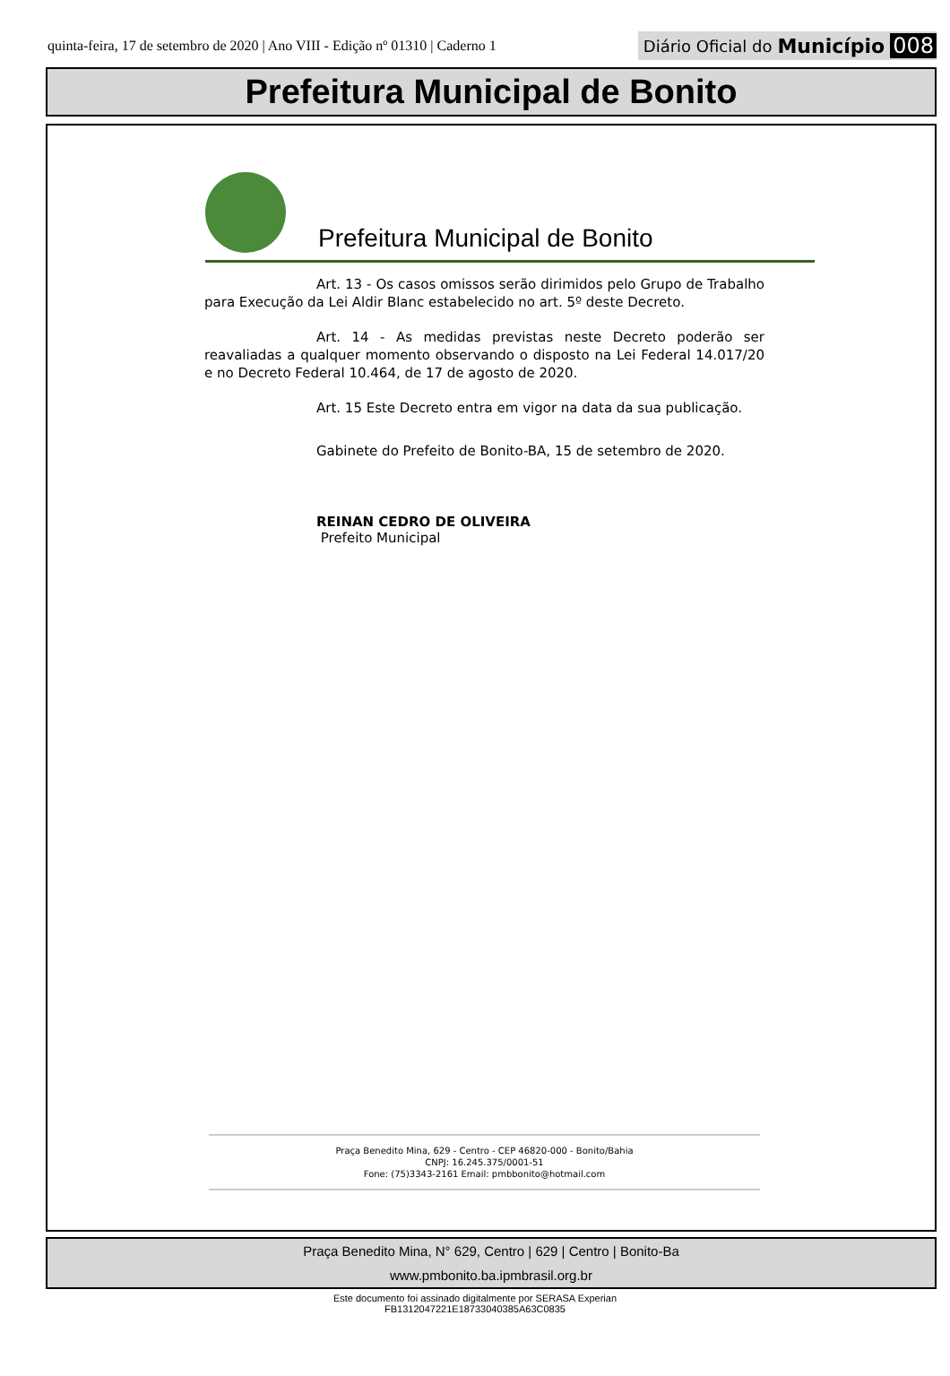quinta-feira, 17 de setembro de 2020 | Ano VIII - Edição nº 01310 | Caderno 1
Diário Oficial do Município 008
Prefeitura Municipal de Bonito
Prefeitura Municipal de Bonito
Art. 13 - Os casos omissos serão dirimidos pelo Grupo de Trabalho para Execução da Lei Aldir Blanc estabelecido no art. 5º deste Decreto.
Art. 14 - As medidas previstas neste Decreto poderão ser reavaliadas a qualquer momento observando o disposto na Lei Federal 14.017/20 e no Decreto Federal 10.464, de 17 de agosto de 2020.
Art. 15 Este Decreto entra em vigor na data da sua publicação.
Gabinete do Prefeito de Bonito-BA, 15 de setembro de 2020.
REINAN CEDRO DE OLIVEIRA
Prefeito Municipal
Praça Benedito Mina, 629 - Centro - CEP 46820-000 - Bonito/Bahia
CNPJ: 16.245.375/0001-51
Fone: (75)3343-2161 Email: pmbbonito@hotmail.com
Praça Benedito Mina, N° 629, Centro | 629 | Centro | Bonito-Ba
www.pmbonito.ba.ipmbrasil.org.br
Este documento foi assinado digitalmente por SERASA Experian
FB1312047221E18733040385A63C0835